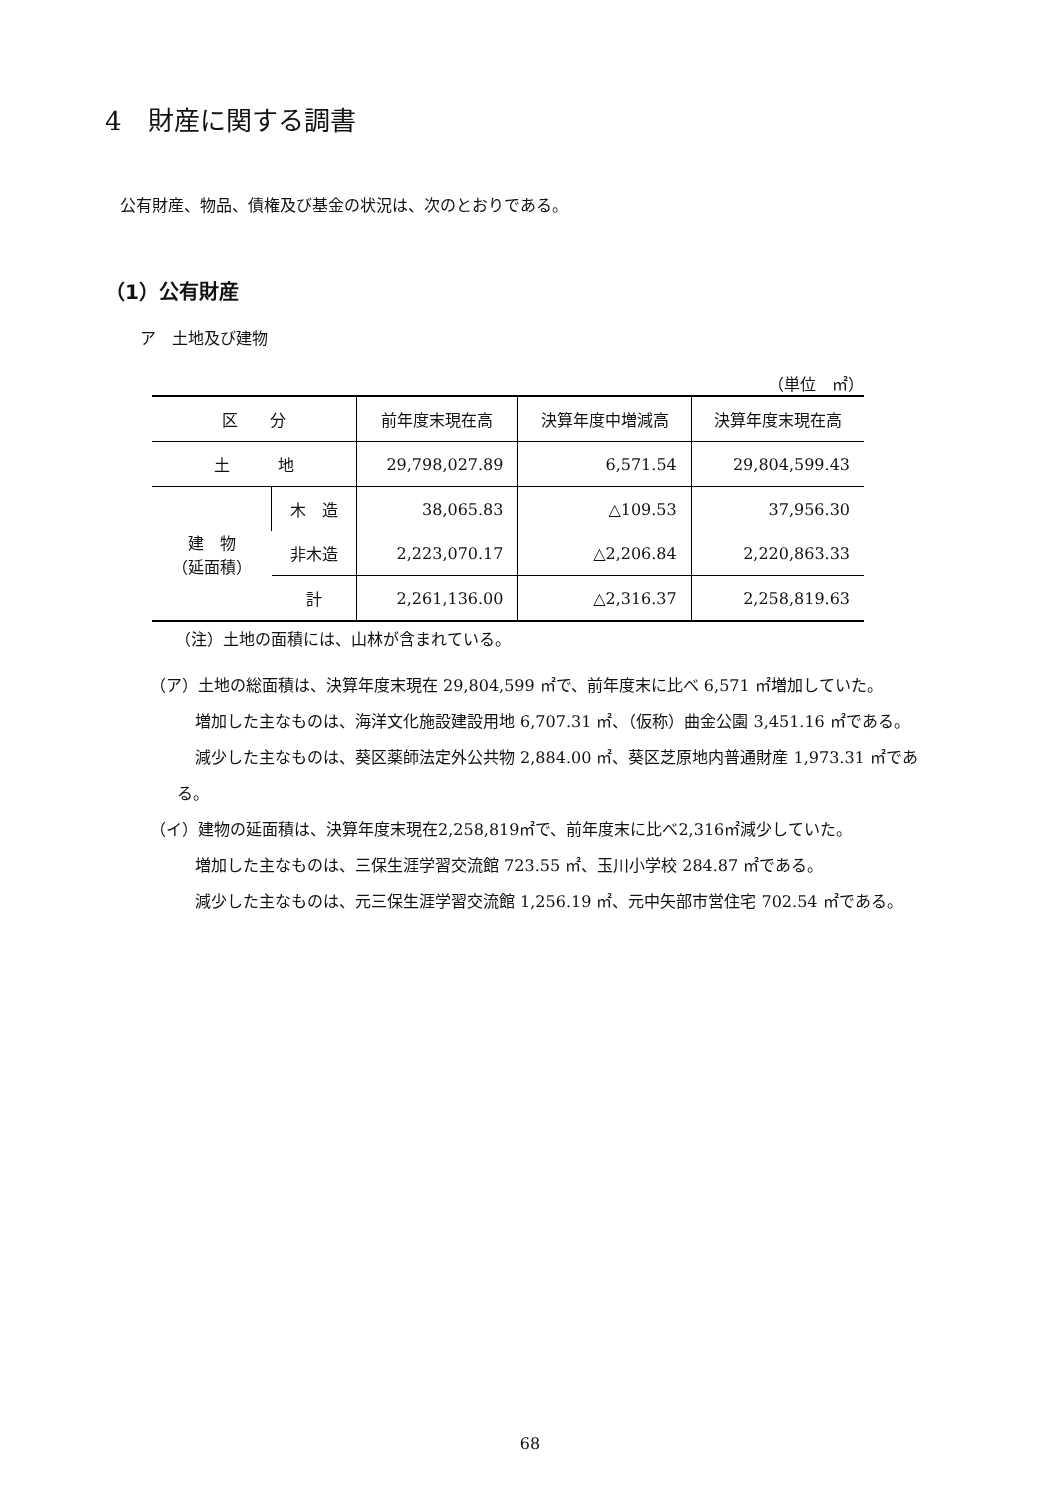4　財産に関する調書
公有財産、物品、債権及び基金の状況は、次のとおりである。
（1）公有財産
ア　土地及び建物
（単位　㎡）
| 区 分 | | 前年度末現在高 | 決算年度中増減高 | 決算年度末現在高 |
| --- | --- | --- | --- | --- |
| 土 地 | | 29,798,027.89 | 6,571.54 | 29,804,599.43 |
| 建 物 （延面積） | 木 造 | 38,065.83 | △109.53 | 37,956.30 |
| | 非木造 | 2,223,070.17 | △2,206.84 | 2,220,863.33 |
| | 計 | 2,261,136.00 | △2,316.37 | 2,258,819.63 |
（注）土地の面積には、山林が含まれている。
（ア）土地の総面積は、決算年度末現在 29,804,599 ㎡で、前年度末に比べ 6,571 ㎡増加していた。
増加した主なものは、海洋文化施設建設用地 6,707.31 ㎡、（仮称）曲金公園 3,451.16 ㎡である。
減少した主なものは、葵区薬師法定外公共物 2,884.00 ㎡、葵区芝原地内普通財産 1,973.31 ㎡である。
（イ）建物の延面積は、決算年度末現在2,258,819㎡で、前年度末に比べ2,316㎡減少していた。
増加した主なものは、三保生涯学習交流館 723.55 ㎡、玉川小学校 284.87 ㎡である。
減少した主なものは、元三保生涯学習交流館 1,256.19 ㎡、元中矢部市営住宅 702.54 ㎡である。
68